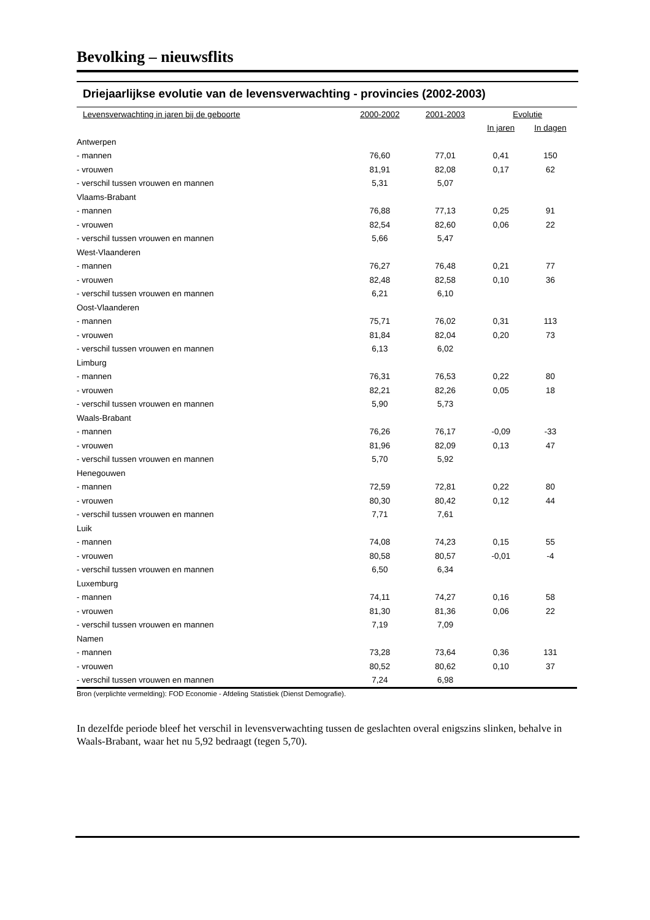Bevolking – nieuwsflits
Driejaarlijkse evolutie van de levensverwachting - provincies (2002-2003)
| Levensverwachting in jaren bij de geboorte | 2000-2002 | 2001-2003 | Evolutie | |
| --- | --- | --- | --- | --- |
| | | | In jaren | In dagen |
| Antwerpen | | | | |
| - mannen | 76,60 | 77,01 | 0,41 | 150 |
| - vrouwen | 81,91 | 82,08 | 0,17 | 62 |
| - verschil tussen vrouwen en mannen | 5,31 | 5,07 | | |
| Vlaams-Brabant | | | | |
| - mannen | 76,88 | 77,13 | 0,25 | 91 |
| - vrouwen | 82,54 | 82,60 | 0,06 | 22 |
| - verschil tussen vrouwen en mannen | 5,66 | 5,47 | | |
| West-Vlaanderen | | | | |
| - mannen | 76,27 | 76,48 | 0,21 | 77 |
| - vrouwen | 82,48 | 82,58 | 0,10 | 36 |
| - verschil tussen vrouwen en mannen | 6,21 | 6,10 | | |
| Oost-Vlaanderen | | | | |
| - mannen | 75,71 | 76,02 | 0,31 | 113 |
| - vrouwen | 81,84 | 82,04 | 0,20 | 73 |
| - verschil tussen vrouwen en mannen | 6,13 | 6,02 | | |
| Limburg | | | | |
| - mannen | 76,31 | 76,53 | 0,22 | 80 |
| - vrouwen | 82,21 | 82,26 | 0,05 | 18 |
| - verschil tussen vrouwen en mannen | 5,90 | 5,73 | | |
| Waals-Brabant | | | | |
| - mannen | 76,26 | 76,17 | -0,09 | -33 |
| - vrouwen | 81,96 | 82,09 | 0,13 | 47 |
| - verschil tussen vrouwen en mannen | 5,70 | 5,92 | | |
| Henegouwen | | | | |
| - mannen | 72,59 | 72,81 | 0,22 | 80 |
| - vrouwen | 80,30 | 80,42 | 0,12 | 44 |
| - verschil tussen vrouwen en mannen | 7,71 | 7,61 | | |
| Luik | | | | |
| - mannen | 74,08 | 74,23 | 0,15 | 55 |
| - vrouwen | 80,58 | 80,57 | -0,01 | -4 |
| - verschil tussen vrouwen en mannen | 6,50 | 6,34 | | |
| Luxemburg | | | | |
| - mannen | 74,11 | 74,27 | 0,16 | 58 |
| - vrouwen | 81,30 | 81,36 | 0,06 | 22 |
| - verschil tussen vrouwen en mannen | 7,19 | 7,09 | | |
| Namen | | | | |
| - mannen | 73,28 | 73,64 | 0,36 | 131 |
| - vrouwen | 80,52 | 80,62 | 0,10 | 37 |
| - verschil tussen vrouwen en mannen | 7,24 | 6,98 | | |
Bron (verplichte vermelding): FOD Economie - Afdeling Statistiek (Dienst Demografie).
In dezelfde periode bleef het verschil in levensverwachting tussen de geslachten overal enigszins slinken, behalve in Waals-Brabant, waar het nu 5,92 bedraagt (tegen 5,70).